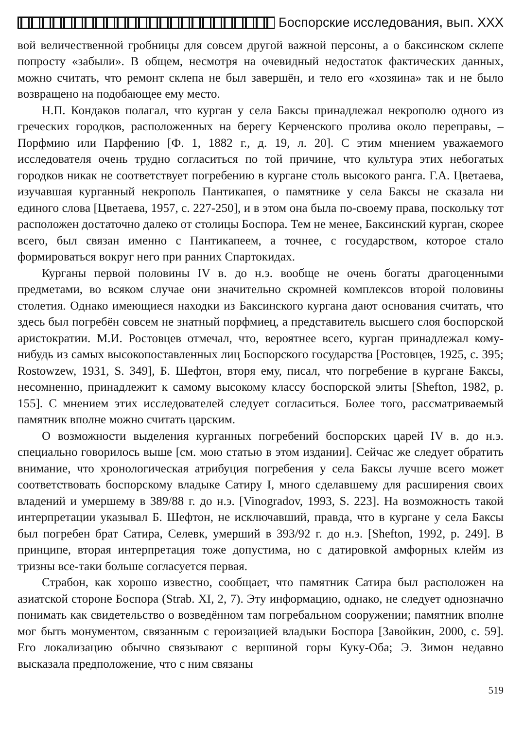Боспорские исследования, вып. XXX
вой величественной гробницы для совсем другой важной персоны, а о баксинском склепе попросту «забыли». В общем, несмотря на очевидный недостаток фактических данных, можно считать, что ремонт склепа не был завершён, и тело его «хозяина» так и не было возвращено на подобающее ему место.
Н.П. Кондаков полагал, что курган у села Баксы принадлежал некрополю одного из греческих городков, расположенных на берегу Керченского пролива около переправы, – Порфмию или Парфению [Ф. 1, 1882 г., д. 19, л. 20]. С этим мнением уважаемого исследователя очень трудно согласиться по той причине, что культура этих небогатых городков никак не соответствует погребению в кургане столь высокого ранга. Г.А. Цветаева, изучавшая курганный некрополь Пантикапея, о памятнике у села Баксы не сказала ни единого слова [Цветаева, 1957, с. 227-250], и в этом она была по-своему права, поскольку тот расположен достаточно далеко от столицы Боспора. Тем не менее, Баксинский курган, скорее всего, был связан именно с Пантикапеем, а точнее, с государством, которое стало формироваться вокруг него при ранних Спартокидах.
Курганы первой половины IV в. до н.э. вообще не очень богаты драгоценными предметами, во всяком случае они значительно скромней комплексов второй половины столетия. Однако имеющиеся находки из Баксинского кургана дают основания считать, что здесь был погребён совсем не знатный порфмиец, а представитель высшего слоя боспорской аристократии. М.И. Ростовцев отмечал, что, вероятнее всего, курган принадлежал кому-нибудь из самых высокопоставленных лиц Боспорского государства [Ростовцев, 1925, с. 395; Rostowzew, 1931, S. 349], Б. Шефтон, вторя ему, писал, что погребение в кургане Баксы, несомненно, принадлежит к самому высокому классу боспорской элиты [Shefton, 1982, p. 155]. С мнением этих исследователей следует согласиться. Более того, рассматриваемый памятник вполне можно считать царским.
О возможности выделения курганных погребений боспорских царей IV в. до н.э. специально говорилось выше [см. мою статью в этом издании]. Сейчас же следует обратить внимание, что хронологическая атрибуция погребения у села Баксы лучше всего может соответствовать боспорскому владыке Сатиру I, много сделавшему для расширения своих владений и умершему в 389/88 г. до н.э. [Vinogradov, 1993, S. 223]. На возможность такой интерпретации указывал Б. Шефтон, не исключавший, правда, что в кургане у села Баксы был погребен брат Сатира, Селевк, умерший в 393/92 г. до н.э. [Shefton, 1992, p. 249]. В принципе, вторая интерпретация тоже допустима, но с датировкой амфорных клейм из тризны все-таки больше согласуется первая.
Страбон, как хорошо известно, сообщает, что памятник Сатира был расположен на азиатской стороне Боспора (Strab. XI, 2, 7). Эту информацию, однако, не следует однозначно понимать как свидетельство о возведённом там погребальном сооружении; памятник вполне мог быть монументом, связанным с героизацией владыки Боспора [Завойкин, 2000, с. 59]. Его локализацию обычно связывают с вершиной горы Куку-Оба; Э. Зимон недавно высказала предположение, что с ним связаны
519